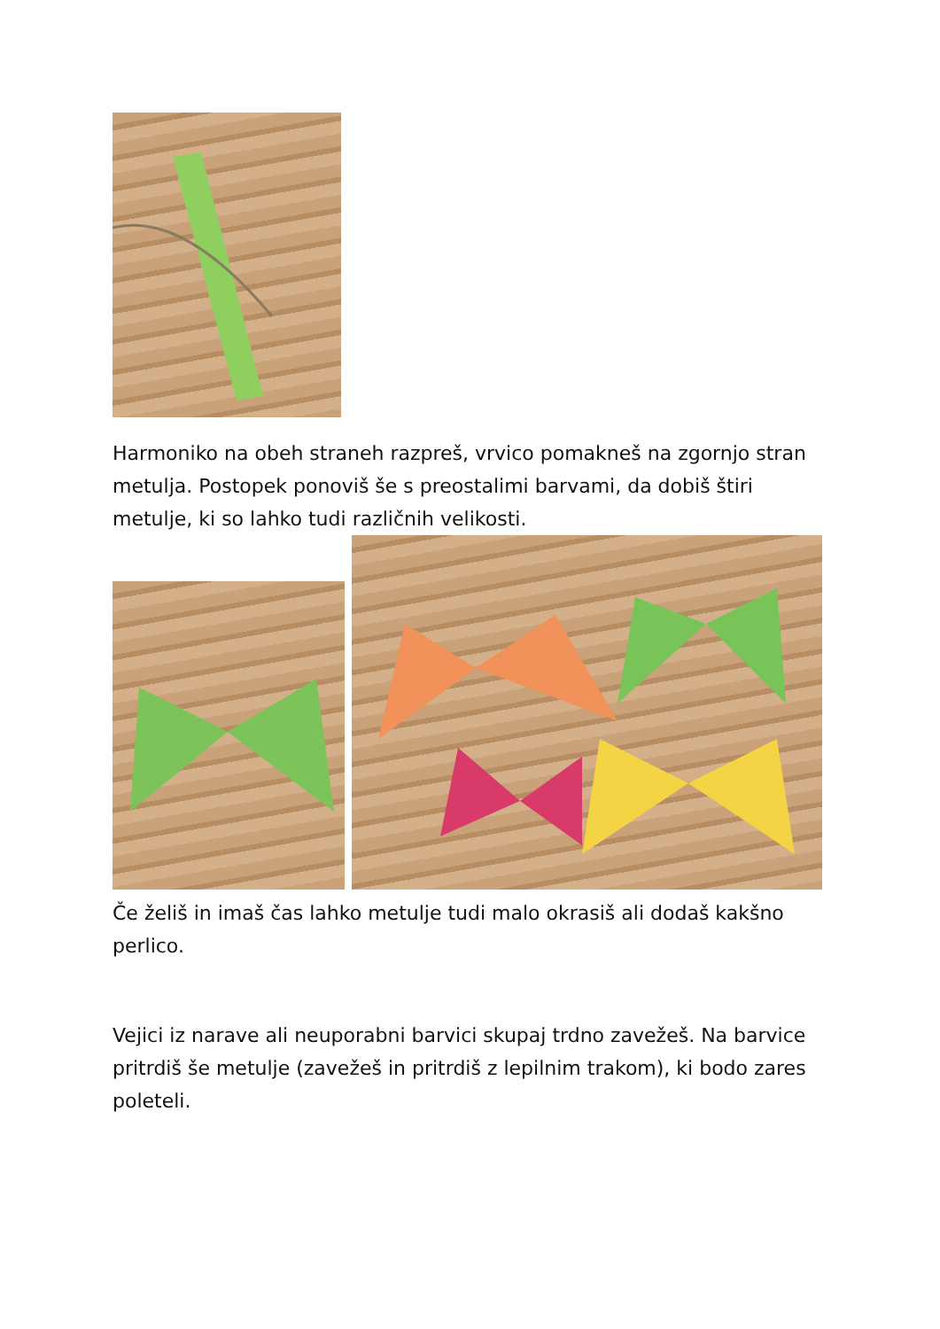Harmoniko na obeh straneh razpreš, vrvico pomakneš na zgornjo stran metulja. Postopek ponoviš še s preostalimi barvami, da dobiš štiri metulje, ki so lahko tudi različnih velikosti.
Če želiš in imaš čas lahko metulje tudi malo okrasiš ali dodaš kakšno perlico.
Vejici iz narave ali neuporabni barvici skupaj trdno zavežeš. Na barvice pritrdiš še metulje (zavežeš in pritrdiš z lepilnim trakom), ki bodo zares poleteli.